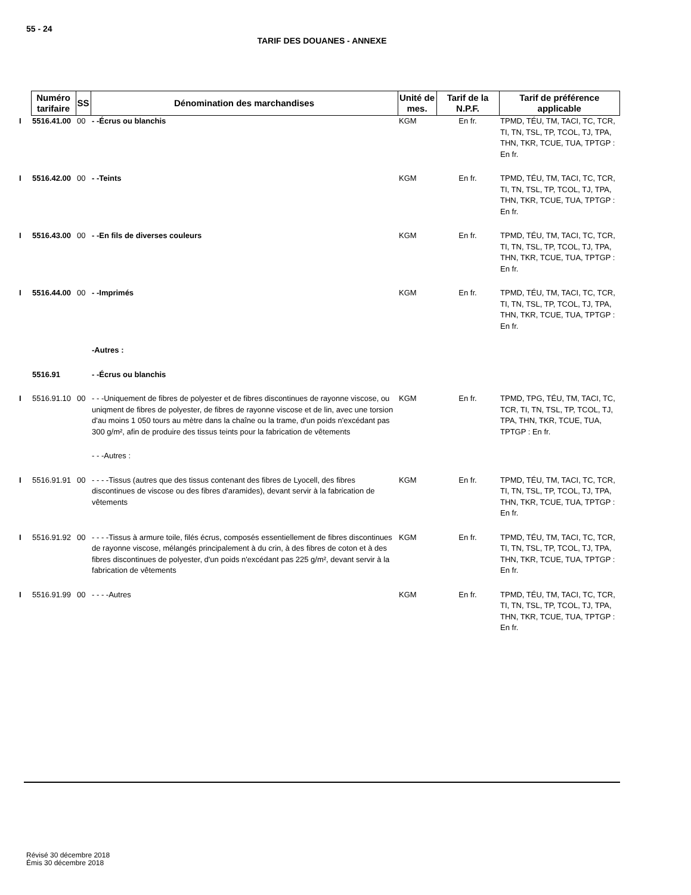55 - 24
TARIF DES DOUANES - ANNEXE
| | Numéro tarifaire | SS | Dénomination des marchandises | Unité de mes. | Tarif de la N.P.F. | Tarif de préférence applicable |
| I | 5516.41.00 | 00 | - -Écrus ou blanchis | KGM | En fr. | TPMD, TÉU, TM, TACI, TC, TCR, TI, TN, TSL, TP, TCOL, TJ, TPA, THN, TKR, TCUE, TUA, TPTGP : En fr. |
| I | 5516.42.00 | 00 | - -Teints | KGM | En fr. | TPMD, TÉU, TM, TACI, TC, TCR, TI, TN, TSL, TP, TCOL, TJ, TPA, THN, TKR, TCUE, TUA, TPTGP : En fr. |
| I | 5516.43.00 | 00 | - -En fils de diverses couleurs | KGM | En fr. | TPMD, TÉU, TM, TACI, TC, TCR, TI, TN, TSL, TP, TCOL, TJ, TPA, THN, TKR, TCUE, TUA, TPTGP : En fr. |
| I | 5516.44.00 | 00 | - -Imprimés | KGM | En fr. | TPMD, TÉU, TM, TACI, TC, TCR, TI, TN, TSL, TP, TCOL, TJ, TPA, THN, TKR, TCUE, TUA, TPTGP : En fr. |
| | | | -Autres : | | | |
| | 5516.91 | | - -Écrus ou blanchis | | | |
| I | 5516.91.10 | 00 | - - -Uniquement de fibres de polyester et de fibres discontinues de rayonne viscose, ou uniqment de fibres de polyester, de fibres de rayonne viscose et de lin, avec une torsion d'au moins 1 050 tours au mètre dans la chaîne ou la trame, d'un poids n'excédant pas 300 g/m², afin de produire des tissus teints pour la fabrication de vêtements | KGM | En fr. | TPMD, TPG, TÉU, TM, TACI, TC, TCR, TI, TN, TSL, TP, TCOL, TJ, TPA, THN, TKR, TCUE, TUA, TPTGP : En fr. |
| | | | - - -Autres : | | | |
| I | 5516.91.91 | 00 | - - - -Tissus (autres que des tissus contenant des fibres de Lyocell, des fibres discontinues de viscose ou des fibres d'aramides), devant servir à la fabrication de vêtements | KGM | En fr. | TPMD, TÉU, TM, TACI, TC, TCR, TI, TN, TSL, TP, TCOL, TJ, TPA, THN, TKR, TCUE, TUA, TPTGP : En fr. |
| I | 5516.91.92 | 00 | - - - -Tissus à armure toile, filés écrus, composés essentiellement de fibres discontinues de rayonne viscose, mélangés principalement à du crin, à des fibres de coton et à des fibres discontinues de polyester, d'un poids n'excédant pas 225 g/m², devant servir à la fabrication de vêtements | KGM | En fr. | TPMD, TÉU, TM, TACI, TC, TCR, TI, TN, TSL, TP, TCOL, TJ, TPA, THN, TKR, TCUE, TUA, TPTGP : En fr. |
| I | 5516.91.99 | 00 | - - - -Autres | KGM | En fr. | TPMD, TÉU, TM, TACI, TC, TCR, TI, TN, TSL, TP, TCOL, TJ, TPA, THN, TKR, TCUE, TUA, TPTGP : En fr. |
Révisé 30 décembre 2018
Émis 30 décembre 2018